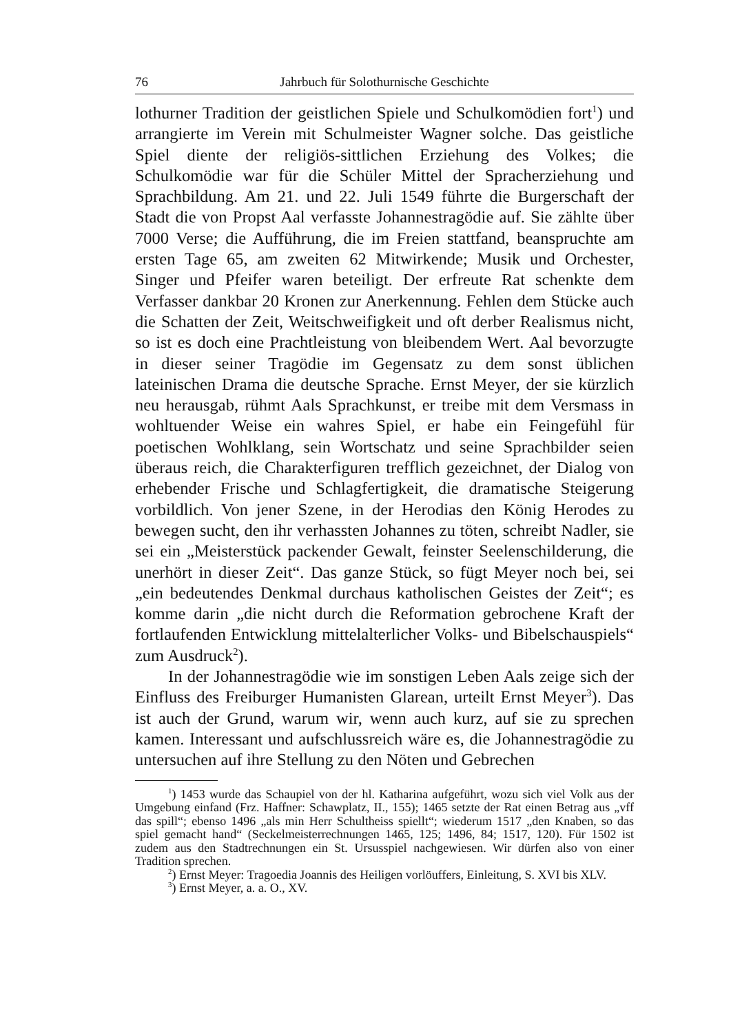76 Jahrbuch für Solothurnische Geschichte
lothurner Tradition der geistlichen Spiele und Schulkomödien fort<sup>1</sup>) und arrangierte im Verein mit Schulmeister Wagner solche. Das geistliche Spiel diente der religiös-sittlichen Erziehung des Volkes; die Schulkomödie war für die Schüler Mittel der Spracherziehung und Sprachbildung. Am 21. und 22. Juli 1549 führte die Burgerschaft der Stadt die von Propst Aal verfasste Johannestragödie auf. Sie zählte über 7000 Verse; die Aufführung, die im Freien stattfand, beanspruchte am ersten Tage 65, am zweiten 62 Mitwirkende; Musik und Orchester, Singer und Pfeifer waren beteiligt. Der erfreute Rat schenkte dem Verfasser dankbar 20 Kronen zur Anerkennung. Fehlen dem Stücke auch die Schatten der Zeit, Weitschweifigkeit und oft derber Realismus nicht, so ist es doch eine Prachtleistung von bleibendem Wert. Aal bevorzugte in dieser seiner Tragödie im Gegensatz zu dem sonst üblichen lateinischen Drama die deutsche Sprache. Ernst Meyer, der sie kürzlich neu herausgab, rühmt Aals Sprachkunst, er treibe mit dem Versmass in wohltuender Weise ein wahres Spiel, er habe ein Feingefühl für poetischen Wohlklang, sein Wortschatz und seine Sprachbilder seien überaus reich, die Charakterfiguren trefflich gezeichnet, der Dialog von erhebender Frische und Schlagfertigkeit, die dramatische Steigerung vorbildlich. Von jener Szene, in der Herodias den König Herodes zu bewegen sucht, den ihr verhassten Johannes zu töten, schreibt Nadler, sie sei ein „Meisterstück packender Gewalt, feinster Seelenschilderung, die unerhört in dieser Zeit“. Das ganze Stück, so fügt Meyer noch bei, sei „ein bedeutendes Denkmal durchaus katholischen Geistes der Zeit“; es komme darin „die nicht durch die Reformation gebrochene Kraft der fortlaufenden Entwicklung mittelalterlicher Volks- und Bibelschauspiels“ zum Ausdruck<sup>2</sup>).
In der Johannestragödie wie im sonstigen Leben Aals zeige sich der Einfluss des Freiburger Humanisten Glarean, urteilt Ernst Meyer<sup>3</sup>). Das ist auch der Grund, warum wir, wenn auch kurz, auf sie zu sprechen kamen. Interessant und aufschlussreich wäre es, die Johannestragödie zu untersuchen auf ihre Stellung zu den Nöten und Gebrechen
<sup>1</sup>) 1453 wurde das Schaupiel von der hl. Katharina aufgeführt, wozu sich viel Volk aus der Umgebung einfand (Frz. Haffner: Schawplatz, II., 155); 1465 setzte der Rat einen Betrag aus „vff das spill“; ebenso 1496 „als min Herr Schultheiss spiellt“; wiederum 1517 „den Knaben, so das spiel gemacht hand“ (Seckelmeisterrechnungen 1465, 125; 1496, 84; 1517, 120). Für 1502 ist zudem aus den Stadtrechnungen ein St. Ursusspiel nachgewiesen. Wir dürfen also von einer Tradition sprechen.
<sup>2</sup>) Ernst Meyer: Tragoedia Joannis des Heiligen vorlöuffers, Einleitung, S. XVI bis XLV.
<sup>3</sup>) Ernst Meyer, a. a. O., XV.